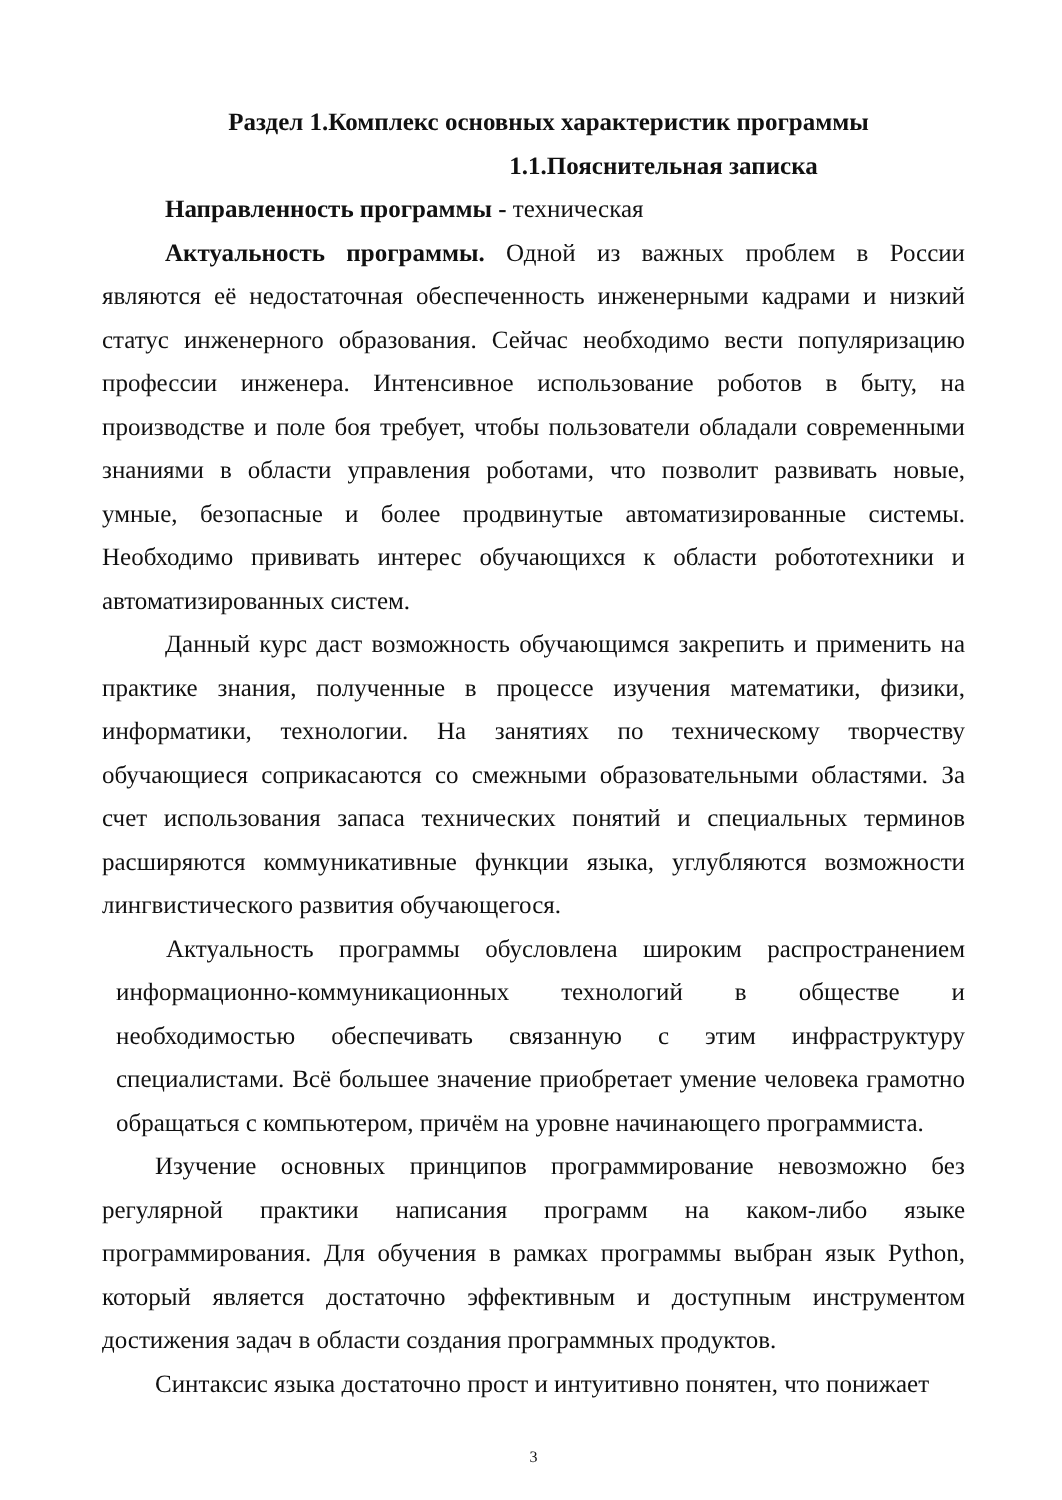Раздел 1.Комплекс основных характеристик программы
1.1.Пояснительная записка
Направленность программы - техническая
Актуальность программы. Одной из важных проблем в России являются её недостаточная обеспеченность инженерными кадрами и низкий статус инженерного образования. Сейчас необходимо вести популяризацию профессии инженера. Интенсивное использование роботов в быту, на производстве и поле боя требует, чтобы пользователи обладали современными знаниями в области управления роботами, что позволит развивать новые, умные, безопасные и более продвинутые автоматизированные системы. Необходимо прививать интерес обучающихся к области робототехники и автоматизированных систем.
Данный курс даст возможность обучающимся закрепить и применить на практике знания, полученные в процессе изучения математики, физики, информатики, технологии. На занятиях по техническому творчеству обучающиеся соприкасаются со смежными образовательными областями. За счет использования запаса технических понятий и специальных терминов расширяются коммуникативные функции языка, углубляются возможности лингвистического развития обучающегося.
Актуальность программы обусловлена широким распространением информационно-коммуникационных технологий в обществе и необходимостью обеспечивать связанную с этим инфраструктуру специалистами. Всё большее значение приобретает умение человека грамотно обращаться с компьютером, причём на уровне начинающего программиста.
Изучение основных принципов программирование невозможно без регулярной практики написания программ на каком-либо языке программирования. Для обучения в рамках программы выбран язык Python, который является достаточно эффективным и доступным инструментом достижения задач в области создания программных продуктов.
Синтаксис языка достаточно прост и интуитивно понятен, что понижает
3